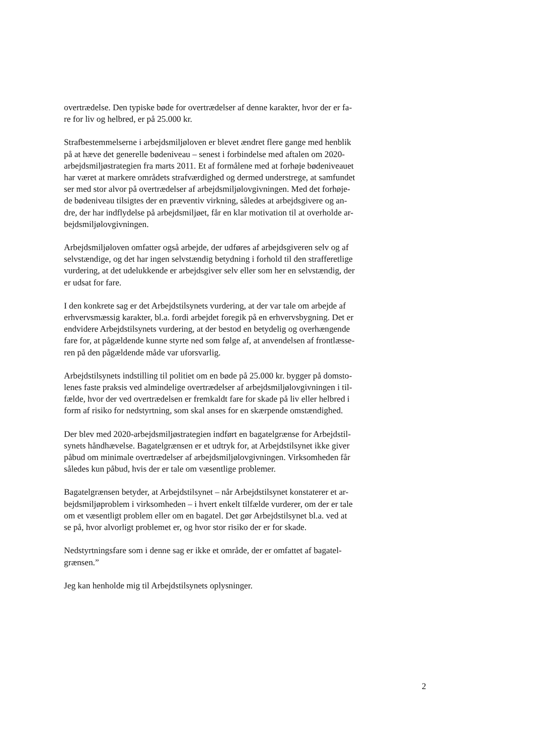overtrædelse. Den typiske bøde for overtrædelser af denne karakter, hvor der er fa-
re for liv og helbred, er på 25.000 kr.
Strafbestemmelserne i arbejdsmiljøloven er blevet ændret flere gange med henblik
på at hæve det generelle bødeniveau – senest i forbindelse med aftalen om 2020-
arbejdsmiljøstrategien fra marts 2011. Et af formålene med at forhøje bødeniveauet
har været at markere områdets strafværdighed og dermed understrege, at samfundet
ser med stor alvor på overtrædelser af arbejdsmiljølovgivningen. Med det forhøje-
de bødeniveau tilsigtes der en præventiv virkning, således at arbejdsgivere og an-
dre, der har indflydelse på arbejdsmiljøet, får en klar motivation til at overholde ar-
bejdsmiljølovgivningen.
Arbejdsmiljøloven omfatter også arbejde, der udføres af arbejdsgiveren selv og af
selvstændige, og det har ingen selvstændig betydning i forhold til den strafferetlige
vurdering, at det udelukkende er arbejdsgiver selv eller som her en selvstændig, der
er udsat for fare.
I den konkrete sag er det Arbejdstilsynets vurdering, at der var tale om arbejde af
erhvervsmæssig karakter, bl.a. fordi arbejdet foregik på en erhvervsbygning. Det er
endvidere Arbejdstilsynets vurdering, at der bestod en betydelig og overhængende
fare for, at pågældende kunne styrte ned som følge af, at anvendelsen af frontlæsse-
ren på den pågældende måde var uforsvarlig.
Arbejdstilsynets indstilling til politiet om en bøde på 25.000 kr. bygger på domsto-
lenes faste praksis ved almindelige overtrædelser af arbejdsmiljølovgivningen i til-
fælde, hvor der ved overtrædelsen er fremkaldt fare for skade på liv eller helbred i
form af risiko for nedstyrtning, som skal anses for en skærpende omstændighed.
Der blev med 2020-arbejdsmiljøstrategien indført en bagatelgrænse for Arbejdstil-
synets håndhævelse. Bagatelgrænsen er et udtryk for, at Arbejdstilsynet ikke giver
påbud om minimale overtrædelser af arbejdsmiljølovgivningen. Virksomheden får
således kun påbud, hvis der er tale om væsentlige problemer.
Bagatelgrænsen betyder, at Arbejdstilsynet – når Arbejdstilsynet konstaterer et ar-
bejdsmiljøproblem i virksomheden – i hvert enkelt tilfælde vurderer, om der er tale
om et væsentligt problem eller om en bagatel. Det gør Arbejdstilsynet bl.a. ved at
se på, hvor alvorligt problemet er, og hvor stor risiko der er for skade.
Nedstyrtningsfare som i denne sag er ikke et område, der er omfattet af bagatel-
grænsen.”
Jeg kan henholde mig til Arbejdstilsynets oplysninger.
2